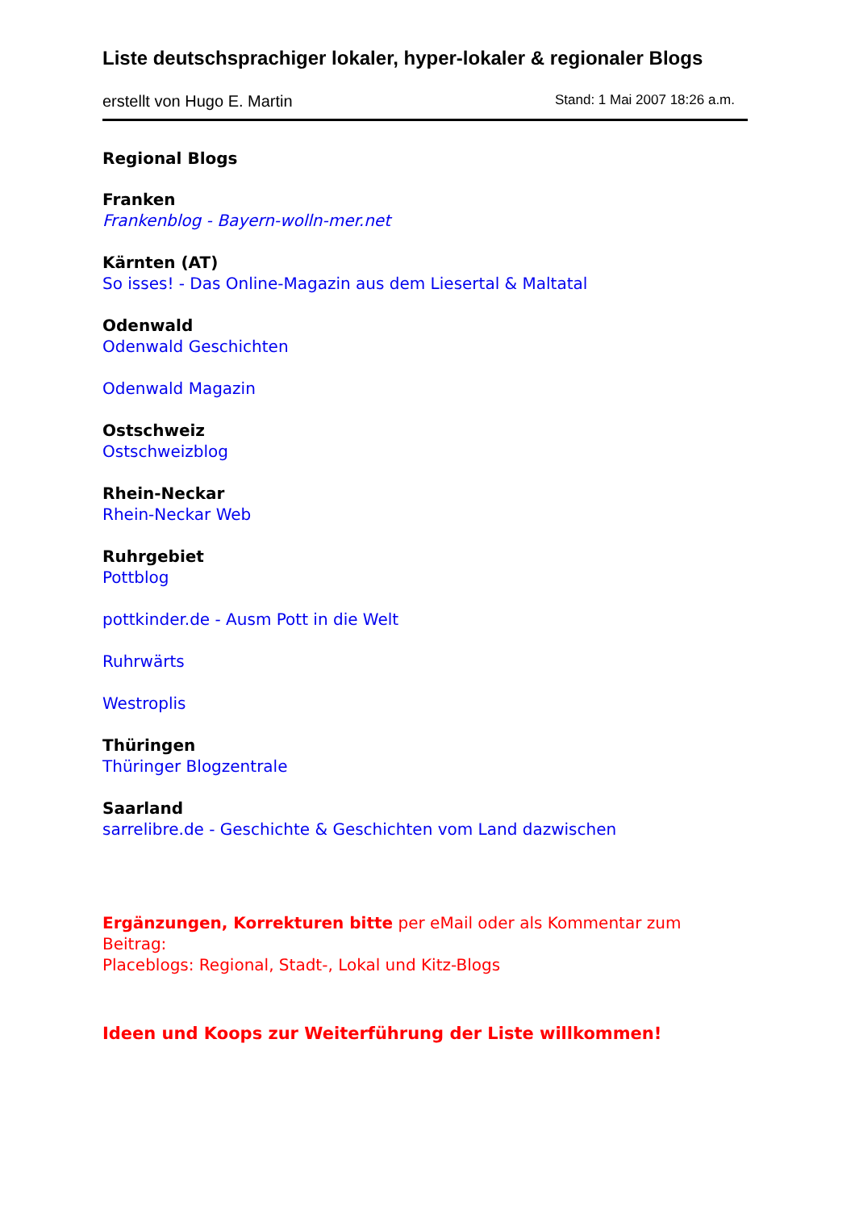Liste deutschsprachiger lokaler, hyper-lokaler & regionaler Blogs
erstellt von Hugo E. Martin Stand: 1 Mai 2007 18:26 a.m.
Regional Blogs
Franken
Frankenblog - Bayern-wolln-mer.net
Kärnten (AT)
So isses! - Das Online-Magazin aus dem Liesertal & Maltatal
Odenwald
Odenwald Geschichten
Odenwald Magazin
Ostschweiz
Ostschweizblog
Rhein-Neckar
Rhein-Neckar Web
Ruhrgebiet
Pottblog
pottkinder.de - Ausm Pott in die Welt
Ruhrwärts
Westroplis
Thüringen
Thüringer Blogzentrale
Saarland
sarrelibre.de - Geschichte & Geschichten vom Land dazwischen
Ergänzungen, Korrekturen bitte per eMail oder als Kommentar zum Beitrag:
Placeblogs: Regional, Stadt-, Lokal und Kitz-Blogs
Ideen und Koops zur Weiterführung der Liste willkommen!